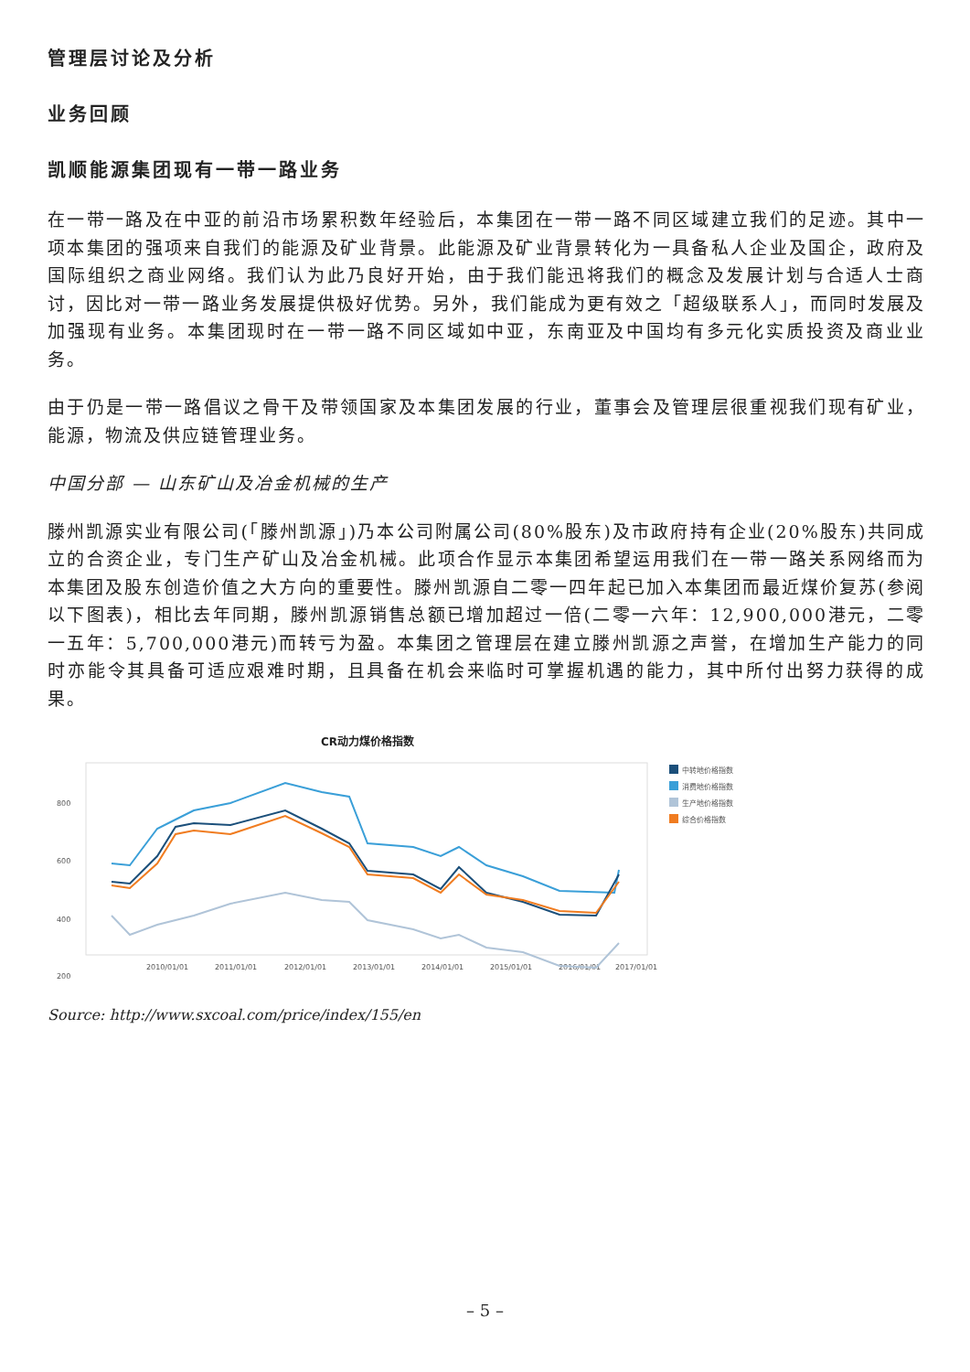管理层讨论及分析
业务回顾
凯顺能源集团现有一带一路业务
在一带一路及在中亚的前沿市场累积数年经验后，本集团在一带一路不同区域建立我们的足迹。其中一项本集团的强项来自我们的能源及矿业背景。此能源及矿业背景转化为一具备私人企业及国企，政府及国际组织之商业网络。我们认为此乃良好开始，由于我们能迅将我们的概念及发展计划与合适人士商讨，因比对一带一路业务发展提供极好优势。另外，我们能成为更有效之「超级联系人」，而同时发展及加强现有业务。本集团现时在一带一路不同区域如中亚，东南亚及中国均有多元化实质投资及商业业务。
由于仍是一带一路倡议之骨干及带领国家及本集团发展的行业，董事会及管理层很重视我们现有矿业，能源，物流及供应链管理业务。
中国分部 — 山东矿山及冶金机械的生产
滕州凯源实业有限公司(「滕州凯源」)乃本公司附属公司(80%股东)及市政府持有企业(20%股东)共同成立的合资企业，专门生产矿山及冶金机械。此项合作显示本集团希望运用我们在一带一路关系网络而为本集团及股东创造价值之大方向的重要性。滕州凯源自二零一四年起已加入本集团而最近煤价复苏(参阅以下图表)，相比去年同期，滕州凯源销售总额已增加超过一倍(二零一六年：12,900,000港元，二零一五年：5,700,000港元)而转亏为盈。本集团之管理层在建立滕州凯源之声誉，在增加生产能力的同时亦能令其具备可适应艰难时期，且具备在机会来临时可掌握机遇的能力，其中所付出努力获得的成果。
CR动力煤价格指数
800
600
400
200
2010/01/01
2011/01/01
2012/01/01
2013/01/01
2014/01/01
2015/01/01
2016/01/01
2017/01/01
中转地价格指数
消费地价格指数
生产地价格指数
综合价格指数
Source: http://www.sxcoal.com/price/index/155/en
– 5 –